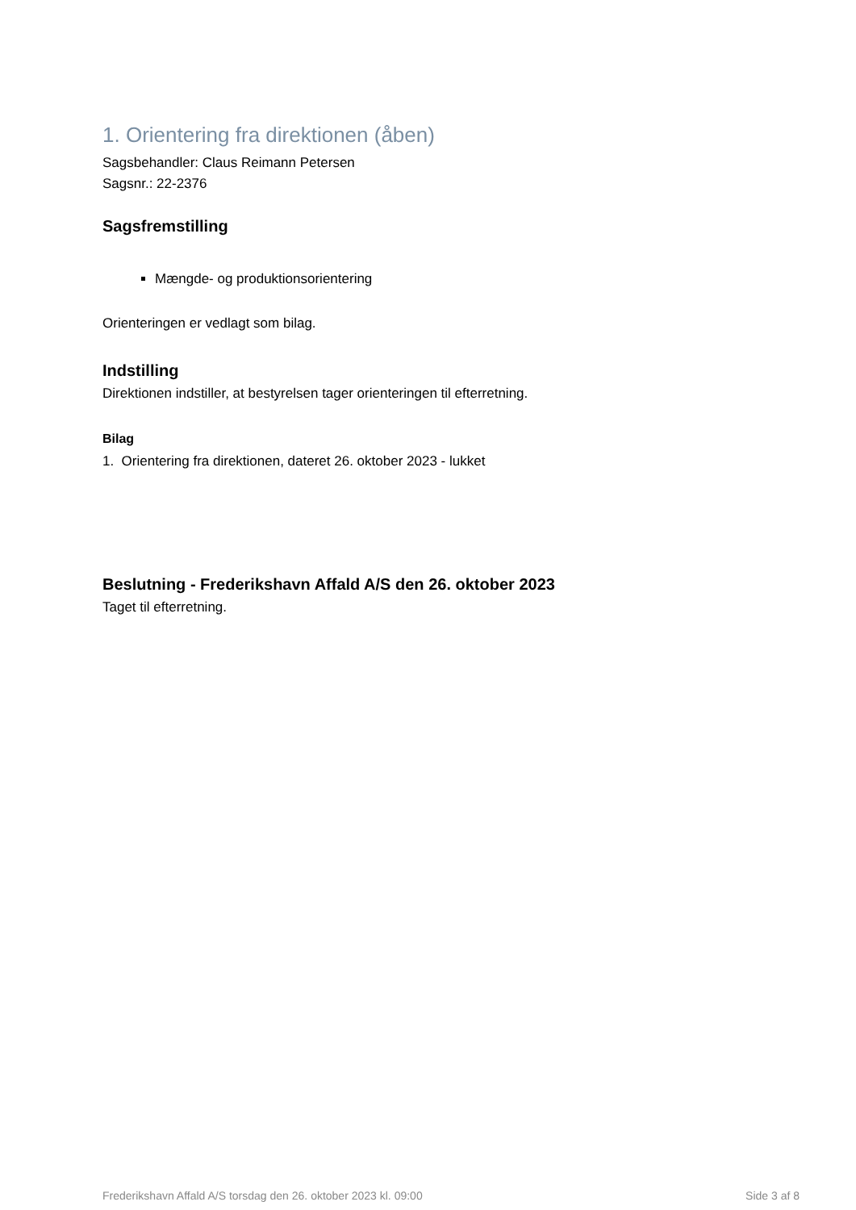1. Orientering fra direktionen (åben)
Sagsbehandler: Claus Reimann Petersen
Sagsnr.: 22-2376
Sagsfremstilling
Mængde- og produktionsorientering
Orienteringen er vedlagt som bilag.
Indstilling
Direktionen indstiller, at bestyrelsen tager orienteringen til efterretning.
Bilag
1. Orientering fra direktionen, dateret 26. oktober 2023 - lukket
Beslutning - Frederikshavn Affald A/S den 26. oktober 2023
Taget til efterretning.
Frederikshavn Affald A/S torsdag den 26. oktober 2023 kl. 09:00 Side 3 af 8